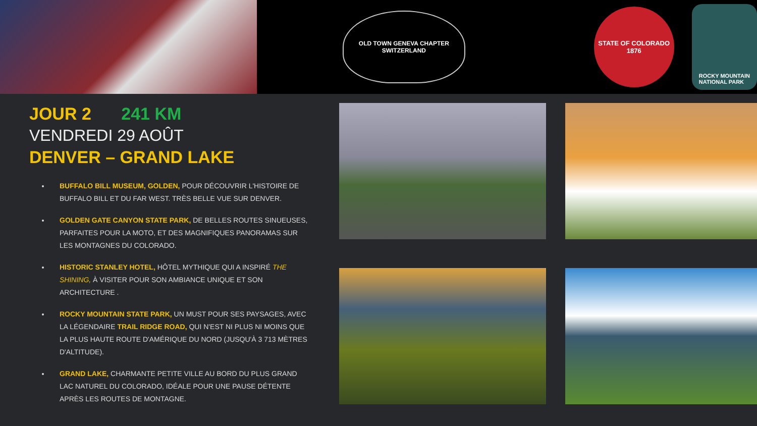OLD TOWN GENEVA CHAPTER
SWITZERLAND
STATE OF COLORADO
1876
ROCKY MOUNTAIN
NATIONAL PARK
JOUR 2 241 KM
VENDREDI 29 AOÛT
DENVER – GRAND LAKE
BUFFALO BILL MUSEUM, GOLDEN, POUR DÉCOUVRIR L'HISTOIRE DE BUFFALO BILL ET DU FAR WEST. TRÈS BELLE VUE SUR DENVER.
GOLDEN GATE CANYON STATE PARK, DE BELLES ROUTES SINUEUSES, PARFAITES POUR LA MOTO, ET DES MAGNIFIQUES PANORAMAS SUR LES MONTAGNES DU COLORADO.
HISTORIC STANLEY HOTEL, HÔTEL MYTHIQUE QUI A INSPIRÉ THE SHINING, À VISITER POUR SON AMBIANCE UNIQUE ET SON ARCHITECTURE .
ROCKY MOUNTAIN STATE PARK, UN MUST POUR SES PAYSAGES, AVEC LA LÉGENDAIRE TRAIL RIDGE ROAD, QUI N'EST NI PLUS NI MOINS QUE LA PLUS HAUTE ROUTE D'AMÉRIQUE DU NORD (JUSQU'À 3 713 MÈTRES D'ALTITUDE).
GRAND LAKE, CHARMANTE PETITE VILLE AU BORD DU PLUS GRAND LAC NATUREL DU COLORADO, IDÉALE POUR UNE PAUSE DÉTENTE APRÈS LES ROUTES DE MONTAGNE.